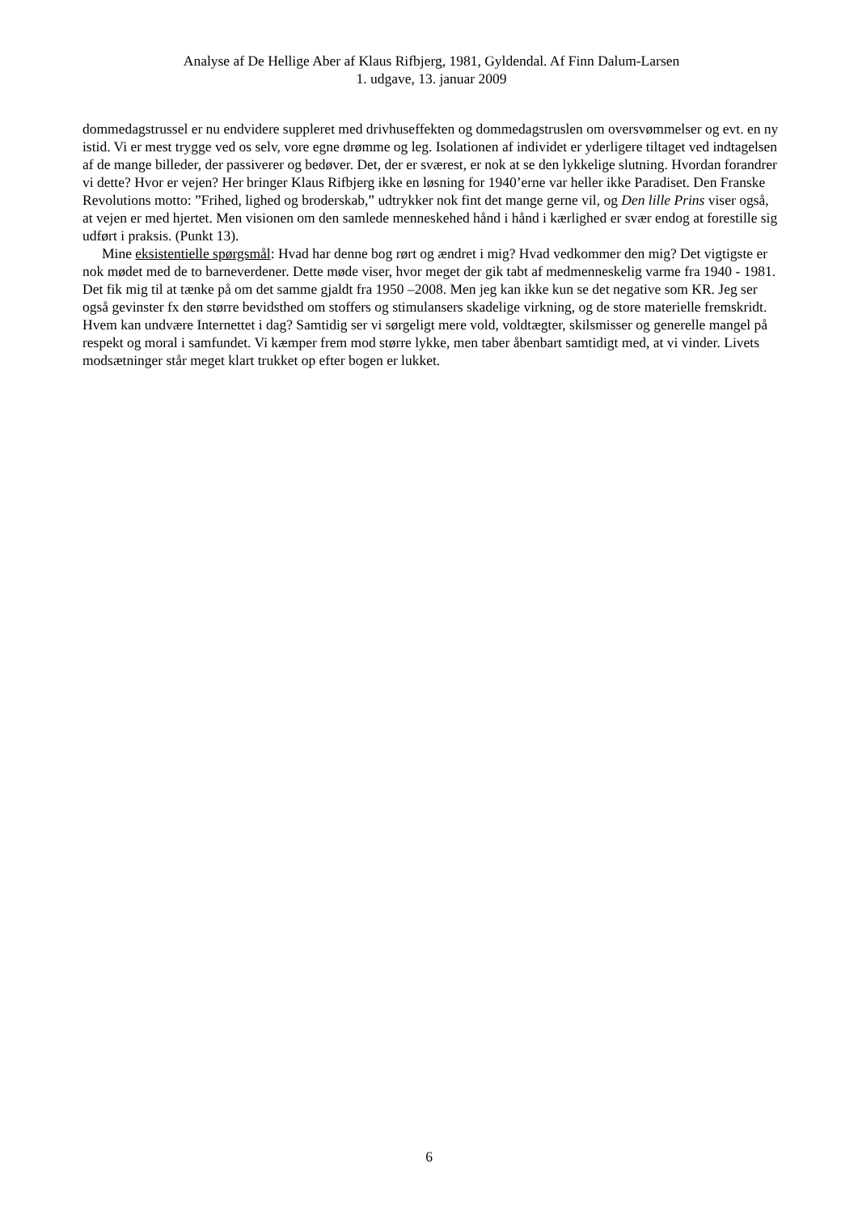Analyse af De Hellige Aber af Klaus Rifbjerg, 1981, Gyldendal. Af Finn Dalum-Larsen
1. udgave, 13. januar 2009
dommedagstrussel er nu endvidere suppleret med drivhuseffekten og dommedagstruslen om oversvømmelser og evt. en ny istid. Vi er mest trygge ved os selv, vore egne drømme og leg. Isolationen af individet er yderligere tiltaget ved indtagelsen af de mange billeder, der passiverer og bedøver. Det, der er sværest, er nok at se den lykkelige slutning. Hvordan forandrer vi dette? Hvor er vejen? Her bringer Klaus Rifbjerg ikke en løsning for 1940’erne var heller ikke Paradiset. Den Franske Revolutions motto: ”Frihed, lighed og broderskab,” udtrykker nok fint det mange gerne vil, og Den lille Prins viser også, at vejen er med hjertet. Men visionen om den samlede menneskehed hånd i hånd i kærlighed er svær endog at forestille sig udført i praksis. (Punkt 13).
Mine eksistentielle spørgsmål: Hvad har denne bog rørt og ændret i mig? Hvad vedkommer den mig? Det vigtigste er nok mødet med de to barneverdener. Dette møde viser, hvor meget der gik tabt af medmenneskelig varme fra 1940 - 1981. Det fik mig til at tænke på om det samme gjaldt fra 1950 –2008. Men jeg kan ikke kun se det negative som KR. Jeg ser også gevinster fx den større bevidsthed om stoffers og stimulansers skadelige virkning, og de store materielle fremskridt. Hvem kan undvære Internettet i dag? Samtidig ser vi sørgeligt mere vold, voldtægter, skilsmisser og generelle mangel på respekt og moral i samfundet. Vi kæmper frem mod større lykke, men taber åbenbart samtidigt med, at vi vinder. Livets modsætninger står meget klart trukket op efter bogen er lukket.
6